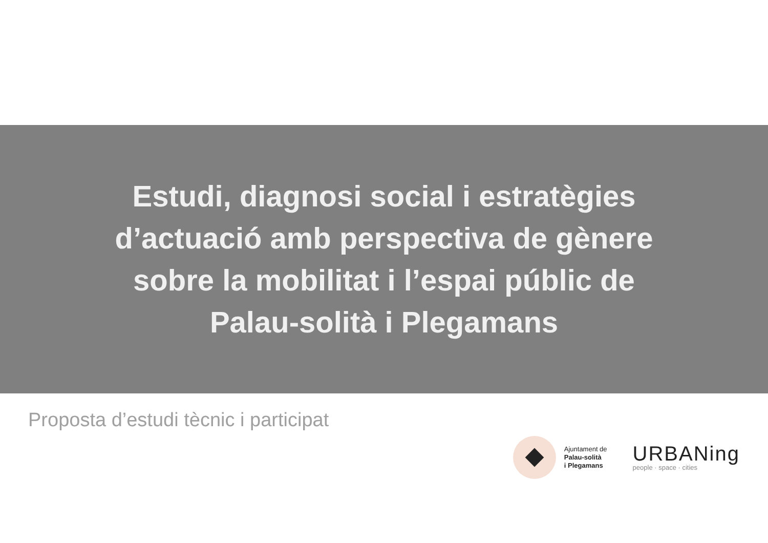Estudi, diagnosi social i estratègies d’actuació amb perspectiva de gènere sobre la mobilitat i l’espai públic de Palau-solità i Plegamans
Proposta d’estudi tècnic i participat
Ajuntament de
Palau-solità
i Plegamans
URBANing
people · space · cities